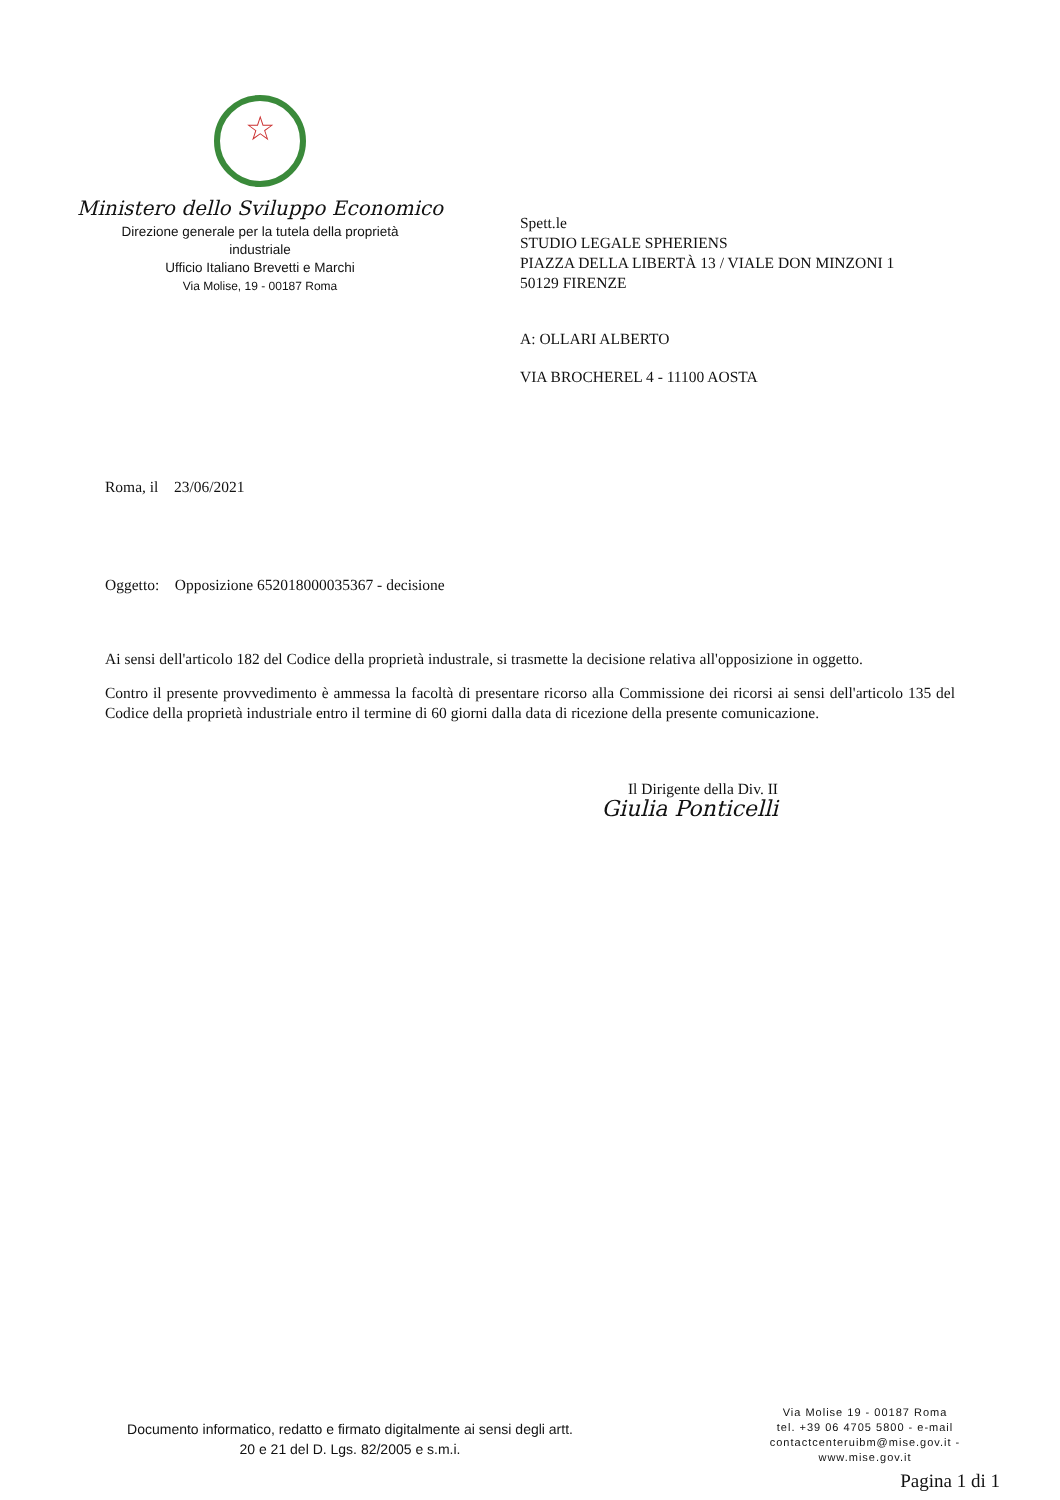☆
Ministero dello Sviluppo Economico
Direzione generale per la tutela della proprietà
industriale
Ufficio Italiano Brevetti e Marchi
Via Molise, 19 - 00187 Roma
Spett.le
STUDIO LEGALE SPHERIENS
PIAZZA DELLA LIBERTÀ 13 / VIALE DON MINZONI 1
50129 FIRENZE
A: OLLARI ALBERTO
VIA BROCHEREL 4 - 11100 AOSTA
Roma, il 23/06/2021
Oggetto: Opposizione 652018000035367 - decisione
Ai sensi dell'articolo 182 del Codice della proprietà industrale, si trasmette la decisione relativa all'opposizione in oggetto.
Contro il presente provvedimento è ammessa la facoltà di presentare ricorso alla Commissione dei ricorsi ai sensi dell'articolo 135 del Codice della proprietà industriale entro il termine di 60 giorni dalla data di ricezione della presente comunicazione.
Il Dirigente della Div. II
Giulia Ponticelli
Documento informatico, redatto e firmato digitalmente ai sensi degli artt.
20 e 21 del D. Lgs. 82/2005 e s.m.i.
Via Molise 19 - 00187 Roma
tel. +39 06 4705 5800 - e-mail
contactcenteruibm@mise.gov.it -
www.mise.gov.it
Pagina 1 di 1